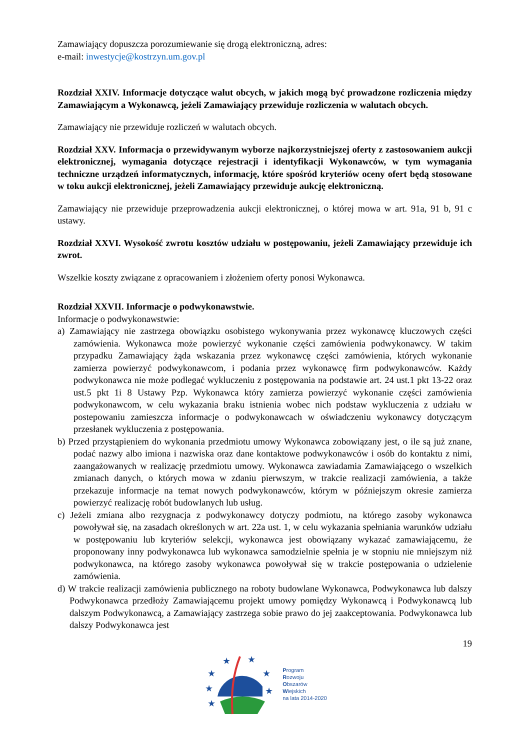Zamawiający dopuszcza porozumiewanie się drogą elektroniczną, adres:
e-mail: inwestycje@kostrzyn.um.gov.pl
Rozdział XXIV. Informacje dotyczące walut obcych, w jakich mogą być prowadzone rozliczenia między Zamawiającym a Wykonawcą, jeżeli Zamawiający przewiduje rozliczenia w walutach obcych.
Zamawiający nie przewiduje rozliczeń w walutach obcych.
Rozdział XXV. Informacja o przewidywanym wyborze najkorzystniejszej oferty z zastosowaniem aukcji elektronicznej, wymagania dotyczące rejestracji i identyfikacji Wykonawców, w tym wymagania techniczne urządzeń informatycznych, informację, które spośród kryteriów oceny ofert będą stosowane w toku aukcji elektronicznej, jeżeli Zamawiający przewiduje aukcję elektroniczną.
Zamawiający nie przewiduje przeprowadzenia aukcji elektronicznej, o której mowa w art. 91a, 91 b, 91 c ustawy.
Rozdział XXVI. Wysokość zwrotu kosztów udziału w postępowaniu, jeżeli Zamawiający przewiduje ich zwrot.
Wszelkie koszty związane z opracowaniem i złożeniem oferty ponosi Wykonawca.
Rozdział XXVII. Informacje o podwykonawstwie.
Informacje o podwykonawstwie:
a) Zamawiający nie zastrzega obowiązku osobistego wykonywania przez wykonawcę kluczowych części zamówienia. Wykonawca może powierzyć wykonanie części zamówienia podwykonawcy. W takim przypadku Zamawiający żąda wskazania przez wykonawcę części zamówienia, których wykonanie zamierza powierzyć podwykonawcom, i podania przez wykonawcę firm podwykonawców. Każdy podwykonawca nie może podlegać wykluczeniu z postępowania na podstawie art. 24 ust.1 pkt 13-22 oraz ust.5 pkt 1i 8 Ustawy Pzp. Wykonawca który zamierza powierzyć wykonanie części zamówienia podwykonawcom, w celu wykazania braku istnienia wobec nich podstaw wykluczenia z udziału w postepowaniu zamieszcza informacje o podwykonawcach w oświadczeniu wykonawcy dotyczącym przesłanek wykluczenia z postępowania.
b) Przed przystąpieniem do wykonania przedmiotu umowy Wykonawca zobowiązany jest, o ile są już znane, podać nazwy albo imiona i nazwiska oraz dane kontaktowe podwykonawców i osób do kontaktu z nimi, zaangażowanych w realizację przedmiotu umowy. Wykonawca zawiadamia Zamawiającego o wszelkich zmianach danych, o których mowa w zdaniu pierwszym, w trakcie realizacji zamówienia, a także przekazuje informacje na temat nowych podwykonawców, którym w późniejszym okresie zamierza powierzyć realizację robót budowlanych lub usług.
c) Jeżeli zmiana albo rezygnacja z podwykonawcy dotyczy podmiotu, na którego zasoby wykonawca powoływał się, na zasadach określonych w art. 22a ust. 1, w celu wykazania spełniania warunków udziału w postępowaniu lub kryteriów selekcji, wykonawca jest obowiązany wykazać zamawiającemu, że proponowany inny podwykonawca lub wykonawca samodzielnie spełnia je w stopniu nie mniejszym niż podwykonawca, na którego zasoby wykonawca powoływał się w trakcie postępowania o udzielenie zamówienia.
d) W trakcie realizacji zamówienia publicznego na roboty budowlane Wykonawca, Podwykonawca lub dalszy Podwykonawca przedłoży Zamawiającemu projekt umowy pomiędzy Wykonawcą i Podwykonawcą lub dalszym Podwykonawcą, a Zamawiający zastrzega sobie prawo do jej zaakceptowania. Podwykonawca lub dalszy Podwykonawca jest
19
★
★
★
★
★
★
★
Program
Rozwoju
Obszarów
Wiejskich
na lata 2014-2020